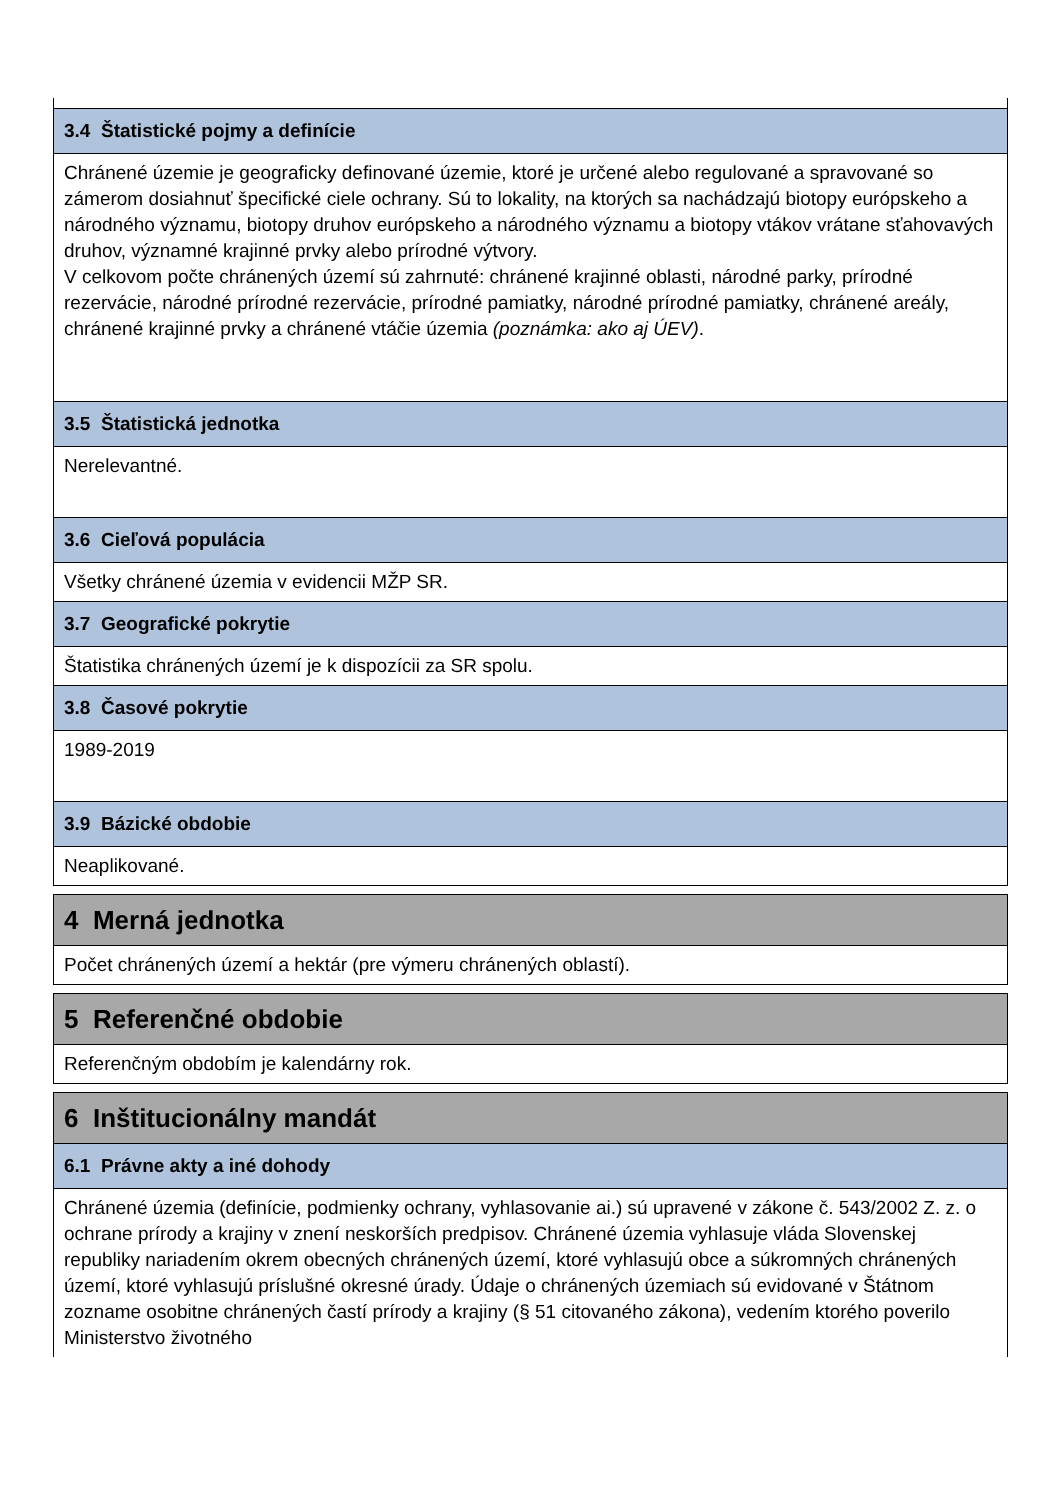| 3.4 Štatistické pojmy a definície |
| --- |
| Chránené územie je geograficky definované územie, ktoré je určené alebo regulované a spravované so zámerom dosiahnuť špecifické ciele ochrany. Sú to lokality, na ktorých sa nachádzajú biotopy európskeho a národného významu, biotopy druhov európskeho a národného významu a biotopy vtákov vrátane sťahovavých druhov, významné krajinné prvky alebo prírodné výtvory. V celkovom počte chránených území sú zahrnuté: chránené krajinné oblasti, národné parky, prírodné rezervácie, národné prírodné rezervácie, prírodné pamiatky, národné prírodné pamiatky, chránené areály, chránené krajinné prvky a chránené vtáčie územia (poznámka: ako aj ÚEV) . |
| 3.5 Štatistická jednotka |
| Nerelevantné. |
| 3.6 Cieľová populácia |
| Všetky chránené územia v evidencii MŽP SR. |
| 3.7 Geografické pokrytie |
| Štatistika chránených území je k dispozícii za SR spolu. |
| 3.8 Časové pokrytie |
| 1989-2019 |
| 3.9 Bázické obdobie |
| Neaplikované. |
| 4 Merná jednotka |
| --- |
| Počet chránených území a hektár (pre výmeru chránených oblastí). |
| 5 Referenčné obdobie |
| --- |
| Referenčným obdobím je kalendárny rok. |
| 6 Inštitucionálny mandát |
| --- |
| 6.1 Právne akty a iné dohody |
| Chránené územia (definície, podmienky ochrany, vyhlasovanie ai.) sú upravené v zákone č. 543/2002 Z. z. o ochrane prírody a krajiny v znení neskorších predpisov. Chránené územia vyhlasuje vláda Slovenskej republiky nariadením okrem obecných chránených území, ktoré vyhlasujú obce a súkromných chránených území, ktoré vyhlasujú príslušné okresné úrady. Údaje o chránených územiach sú evidované v Štátnom zozname osobitne chránených častí prírody a krajiny (§ 51 citovaného zákona), vedením ktorého poverilo Ministerstvo životného |